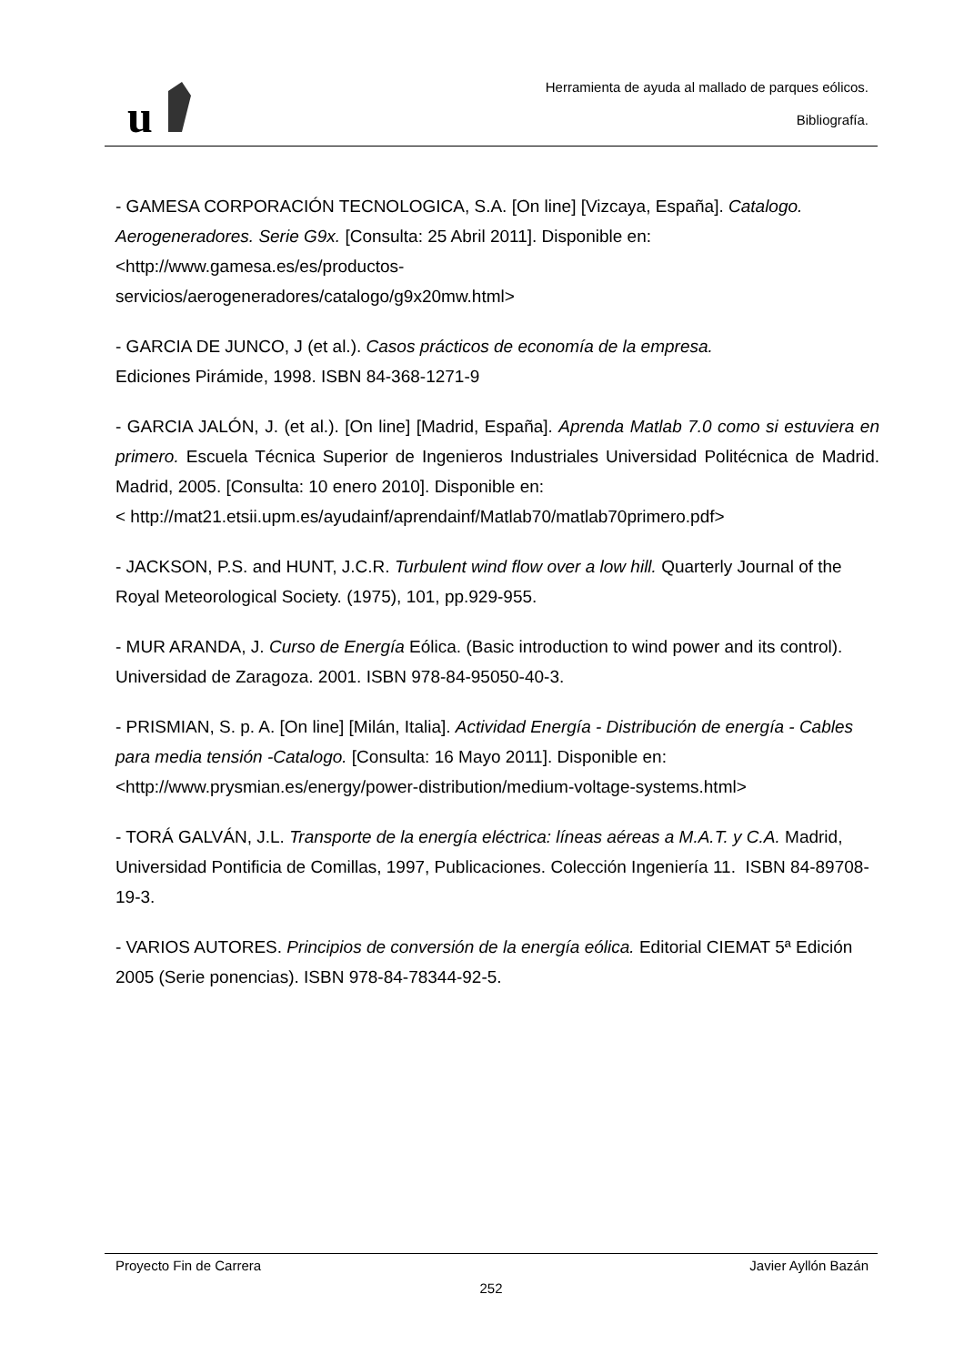u
Herramienta de ayuda al mallado de parques eólicos.
Bibliografía.
- GAMESA CORPORACIÓN TECNOLOGICA, S.A. [On line] [Vizcaya, España]. Catalogo. Aerogeneradores. Serie G9x. [Consulta: 25 Abril 2011]. Disponible en:
<http://www.gamesa.es/es/productos-
servicios/aerogeneradores/catalogo/g9x20mw.html>
- GARCIA DE JUNCO, J (et al.). Casos prácticos de economía de la empresa.
Ediciones Pirámide, 1998. ISBN 84-368-1271-9
- GARCIA JALÓN, J. (et al.). [On line] [Madrid, España]. Aprenda Matlab 7.0 como si estuviera en primero. Escuela Técnica Superior de Ingenieros Industriales Universidad Politécnica de Madrid. Madrid, 2005. [Consulta: 10 enero 2010]. Disponible en:
< http://mat21.etsii.upm.es/ayudainf/aprendainf/Matlab70/matlab70primero.pdf>
- JACKSON, P.S. and HUNT, J.C.R. Turbulent wind flow over a low hill. Quarterly Journal of the Royal Meteorological Society. (1975), 101, pp.929-955.
- MUR ARANDA, J. Curso de Energía Eólica. (Basic introduction to wind power and its control). Universidad de Zaragoza. 2001. ISBN 978-84-95050-40-3.
- PRISMIAN, S. p. A. [On line] [Milán, Italia]. Actividad Energía - Distribución de energía - Cables para media tensión -Catalogo. [Consulta: 16 Mayo 2011]. Disponible en:
<http://www.prysmian.es/energy/power-distribution/medium-voltage-systems.html>
- TORÁ GALVÁN, J.L. Transporte de la energía eléctrica: líneas aéreas a M.A.T. y C.A. Madrid, Universidad Pontificia de Comillas, 1997, Publicaciones. Colección Ingeniería 11. ISBN 84-89708-19-3.
- VARIOS AUTORES. Principios de conversión de la energía eólica. Editorial CIEMAT 5ª Edición 2005 (Serie ponencias). ISBN 978-84-78344-92-5.
Proyecto Fin de Carrera Javier Ayllón Bazán
252